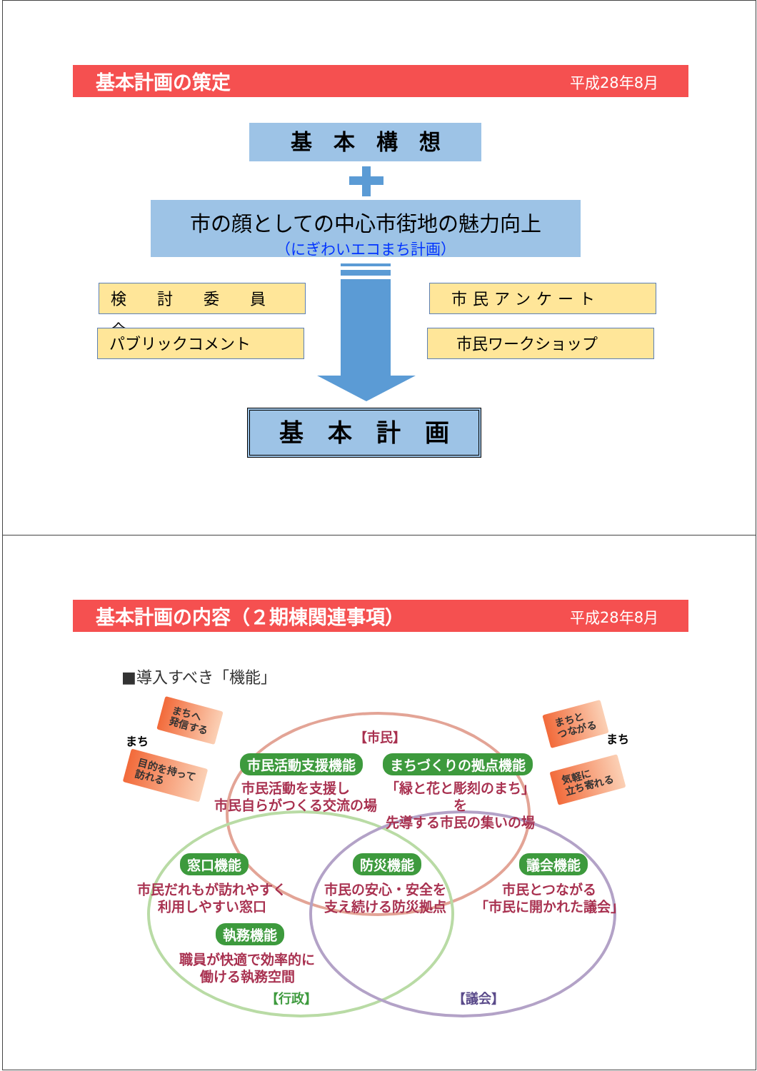基本計画の策定 平成28年8月
基　本　構　想
市の顔としての中心市街地の魅力向上
（にぎわいエコまち計画）
検 討 委 員 会
パブリックコメント
市民アンケート
市民ワークショップ
基　本　計　画
基本計画の内容（２期棟関連事項） 平成28年8月
■導入すべき「機能」
まち
まちへ
発信する
【市民】
まちと
つながる
まち
目的を持って
訪れる
気軽に
立ち寄れる
市民活動支援機能 まちづくりの拠点機能
市民活動を支援し
市民自らがつくる交流の場
「緑と花と彫刻のまち」を
先導する市民の集いの場
窓口機能 防災機能 議会機能
市民だれもが訪れやすく
利用しやすい窓口
市民の安心・安全を
支え続ける防災拠点
市民とつながる
「市民に開かれた議会」
執務機能
職員が快適で効率的に
働ける執務空間
【行政】 【議会】